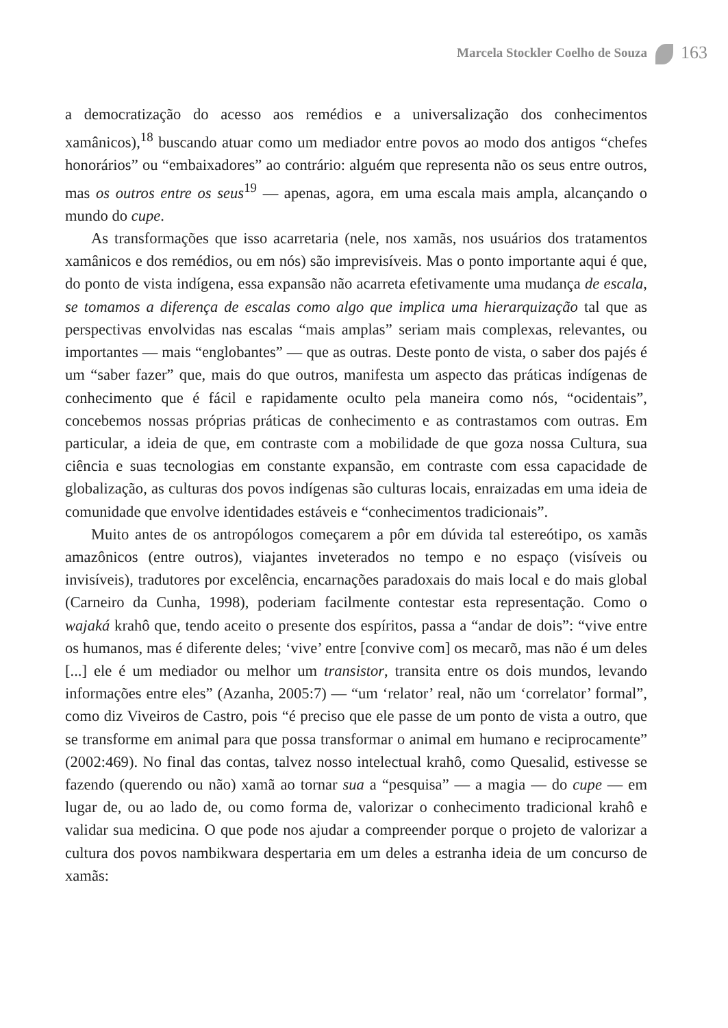Marcela Stockler Coelho de Souza 163
a democratização do acesso aos remédios e a universalização dos conhecimentos xamânicos),<sup>18</sup> buscando atuar como um mediador entre povos ao modo dos antigos “chefes honorários” ou “embaixadores” ao contrário: alguém que representa não os seus entre outros, mas os outros entre os seus<sup>19</sup> — apenas, agora, em uma escala mais ampla, alcançando o mundo do cupe.
As transformações que isso acarretaria (nele, nos xamãs, nos usuários dos tratamentos xamânicos e dos remédios, ou em nós) são imprevisíveis. Mas o ponto importante aqui é que, do ponto de vista indígena, essa expansão não acarreta efetivamente uma mudança de escala, se tomamos a diferença de escalas como algo que implica uma hierarquização tal que as perspectivas envolvidas nas escalas “mais amplas” seriam mais complexas, relevantes, ou importantes — mais “englobantes” — que as outras. Deste ponto de vista, o saber dos pajés é um “saber fazer” que, mais do que outros, manifesta um aspecto das práticas indígenas de conhecimento que é fácil e rapidamente oculto pela maneira como nós, “ocidentais”, concebemos nossas próprias práticas de conhecimento e as contrastamos com outras. Em particular, a ideia de que, em contraste com a mobilidade de que goza nossa Cultura, sua ciência e suas tecnologias em constante expansão, em contraste com essa capacidade de globalização, as culturas dos povos indígenas são culturas locais, enraizadas em uma ideia de comunidade que envolve identidades estáveis e “conhecimentos tradicionais”.
Muito antes de os antropólogos começarem a pôr em dúvida tal estereótipo, os xamãs amazônicos (entre outros), viajantes inveterados no tempo e no espaço (visíveis ou invisíveis), tradutores por excelência, encarnações paradoxais do mais local e do mais global (Carneiro da Cunha, 1998), poderiam facilmente contestar esta representação. Como o wajaká krahô que, tendo aceito o presente dos espíritos, passa a “andar de dois”: “vive entre os humanos, mas é diferente deles; ‘vive’ entre [convive com] os mecarõ, mas não é um deles [...] ele é um mediador ou melhor um transistor, transita entre os dois mundos, levando informações entre eles” (Azanha, 2005:7) — “um ‘relator’ real, não um ‘correlator’ formal”, como diz Viveiros de Castro, pois “é preciso que ele passe de um ponto de vista a outro, que se transforme em animal para que possa transformar o animal em humano e reciprocamente” (2002:469). No final das contas, talvez nosso intelectual krahô, como Quesalid, estivesse se fazendo (querendo ou não) xamã ao tornar sua a “pesquisa” — a magia — do cupe — em lugar de, ou ao lado de, ou como forma de, valorizar o conhecimento tradicional krahô e validar sua medicina. O que pode nos ajudar a compreender porque o projeto de valorizar a cultura dos povos nambikwara despertaria em um deles a estranha ideia de um concurso de xamãs: